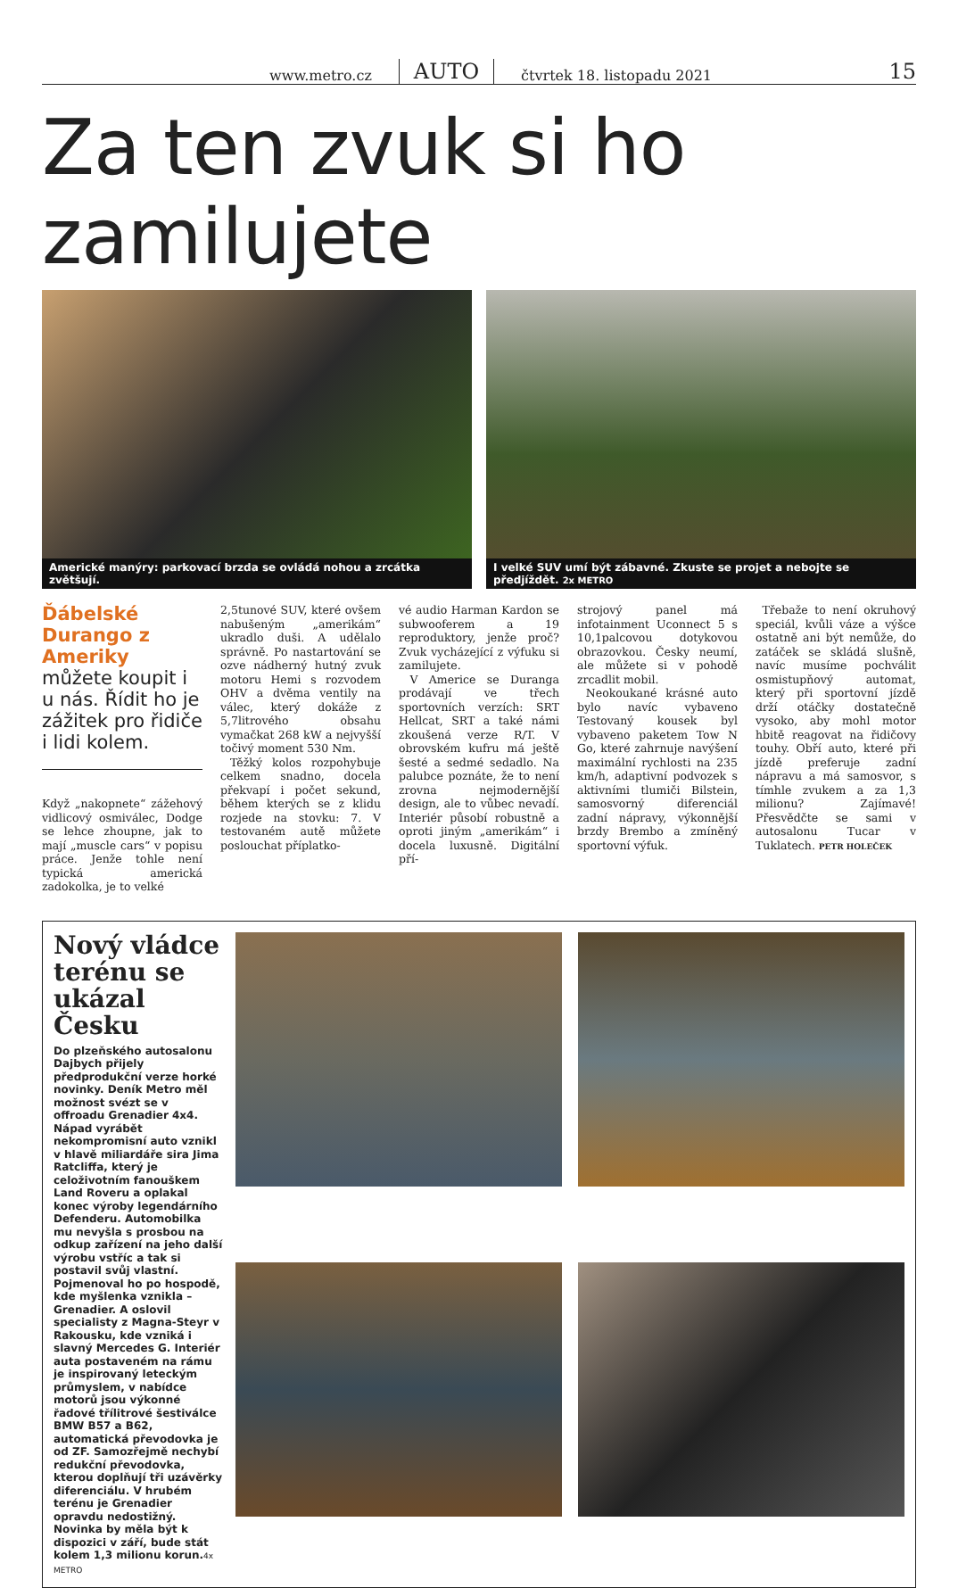www.metro.cz AUTO čtvrtek 18. listopadu 2021 15
Za ten zvuk si ho zamilujete
Americké manýry: parkovací brzda se ovládá nohou a zrcátka zvětšují.
I velké SUV umí být zábavné. Zkuste se projet a nebojte se předjíždět. 2x METRO
Ďábelské Durango z Ameriky můžete koupit i u nás. Řídit ho je zážitek pro řidiče i lidi kolem.
Když „nakopnete“ zážehový vidlicový osmiválec, Dodge se lehce zhoupne, jak to mají „muscle cars“ v popisu práce. Jenže tohle není typická americká zadokolka, je to velké
2,5tunové SUV, které ovšem nabušeným „amerikám“ ukradlo duši. A udělalo správně. Po nastartování se ozve nádherný hutný zvuk motoru Hemi s rozvodem OHV a dvěma ventily na válec, který dokáže z 5,7litrového obsahu vymačkat 268 kW a nejvyšší točivý moment 530 Nm.
Těžký kolos rozpohybuje celkem snadno, docela překvapí i počet sekund, během kterých se z klidu rozjede na stovku: 7. V testovaném autě můžete poslouchat příplatko-
vé audio Harman Kardon se subwooferem a 19 reproduktory, jenže proč? Zvuk vycházející z výfuku si zamilujete.
V Americe se Duranga prodávají ve třech sportovních verzích: SRT Hellcat, SRT a také námi zkoušená verze R/T. V obrovském kufru má ještě šesté a sedmé sedadlo. Na palubce poznáte, že to není zrovna nejmodernější design, ale to vůbec nevadí. Interiér působí robustně a oproti jiným „amerikám“ i docela luxusně. Digitální pří-
strojový panel má infotainment Uconnect 5 s 10,1palcovou dotykovou obrazovkou. Česky neumí, ale můžete si v pohodě zrcadlit mobil.
Neokoukané krásné auto bylo navíc vybaveno Testovaný kousek byl vybaveno paketem Tow N Go, které zahrnuje navýšení maximální rychlosti na 235 km/h, adaptivní podvozek s aktivními tlumiči Bilstein, samosvorný diferenciál zadní nápravy, výkonnější brzdy Brembo a zmíněný sportovní výfuk.
Třebaže to není okruhový speciál, kvůli váze a výšce ostatně ani být nemůže, do zatáček se skládá slušně, navíc musíme pochválit osmistupňový automat, který při sportovní jízdě drží otáčky dostatečně vysoko, aby mohl motor hbitě reagovat na řidičovy touhy. Obří auto, které při jízdě preferuje zadní nápravu a má samosvor, s tímhle zvukem a za 1,3 milionu? Zajímavé! Přesvědčte se sami v autosalonu Tucar v Tuklatech. PETR HOLEČEK
Nový vládce terénu se ukázal Česku
Do plzeňského autosalonu Dajbych přijely předprodukční verze horké novinky. Deník Metro měl možnost svézt se v offroadu Grenadier 4x4. Nápad vyrábět nekompromisní auto vznikl v hlavě miliardáře sira Jima Ratcliffa, který je celoživotním fanouškem Land Roveru a oplakal konec výroby legendárního Defenderu. Automobilka mu nevyšla s prosbou na odkup zařízení na jeho další výrobu vstříc a tak si postavil svůj vlastní. Pojmenoval ho po hospodě, kde myšlenka vznikla – Grenadier. A oslovil specialisty z Magna-Steyr v Rakousku, kde vzniká i slavný Mercedes G. Interiér auta postaveném na rámu je inspirovaný leteckým průmyslem, v nabídce motorů jsou výkonné řadové třílitrové šestiválce BMW B57 a B62, automatická převodovka je od ZF. Samozřejmě nechybí redukční převodovka, kterou doplňují tři uzávěrky diferenciálu. V hrubém terénu je Grenadier opravdu nedostižný. Novinka by měla být k dispozici v září, bude stát kolem 1,3 milionu korun.4x METRO